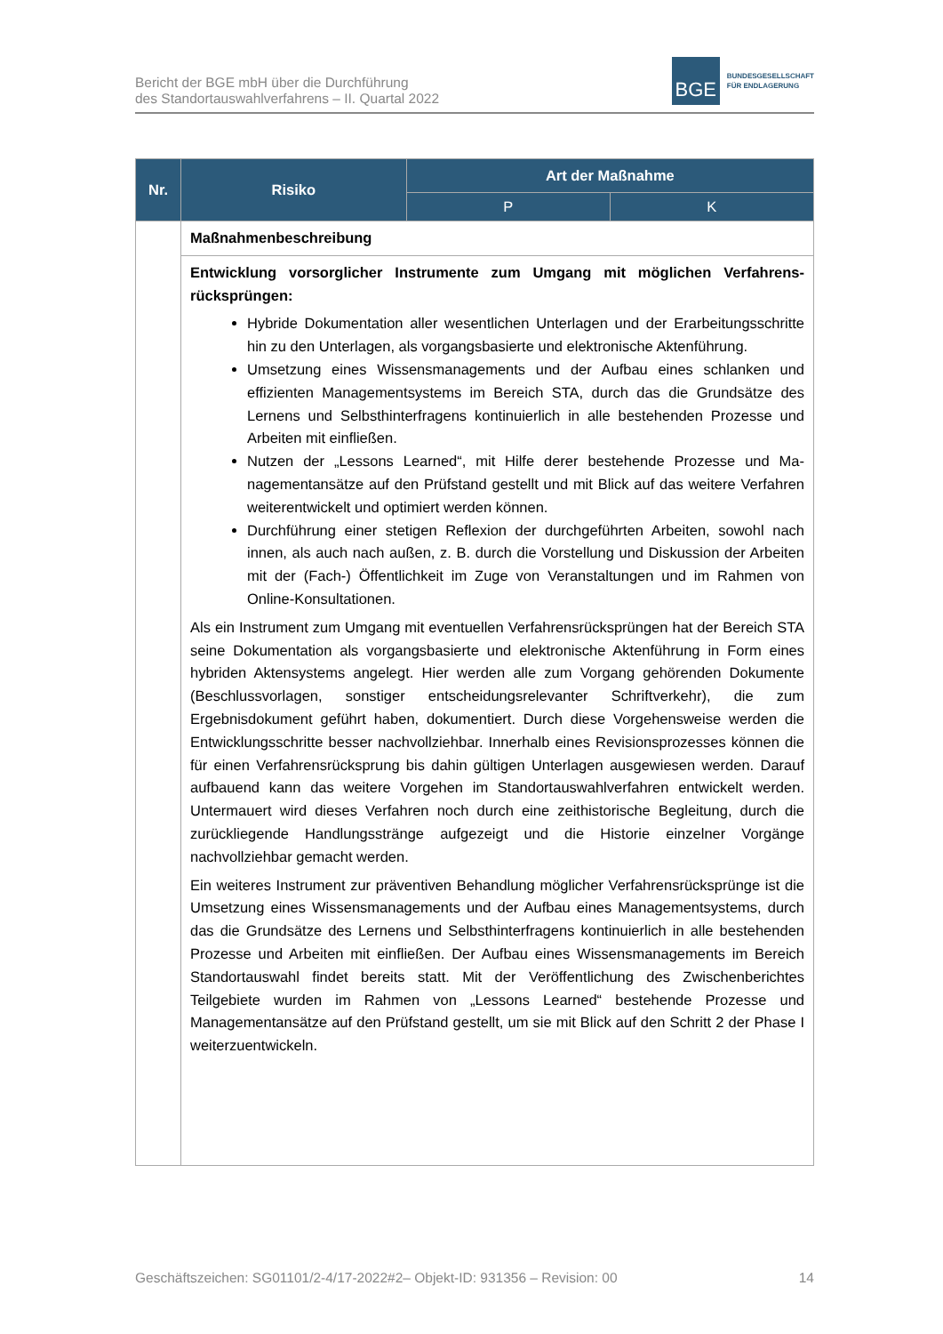Bericht der BGE mbH über die Durchführung
des Standortauswahlverfahrens – II. Quartal 2022
BGE
BUNDESGESELLSCHAFT
FÜR ENDLAGERUNG
| Nr. | Risiko | Art der Maßnahme | |
| --- | --- | --- | --- |
| | | P | K |
| | Maßnahmenbeschreibung | | |
| | Entwicklung vorsorglicher Instrumente zum Umgang mit möglichen Verfahrens­rücksprüngen: Hybride Dokumentation aller wesentlichen Unterlagen und der Erarbeitungs­schritte hin zu den Unterlagen, als vorgangsbasierte und elektronische Akten­führung. Umsetzung eines Wissensmanagements und der Aufbau eines schlanken und effizienten Managementsystems im Bereich STA, durch das die Grundsätze des Lernens und Selbsthinterfragens kontinuierlich in alle bestehenden Prozesse und Arbeiten mit einfließen. Nutzen der „Lessons Learned“, mit Hilfe derer bestehende Prozesse und Ma­nagementansätze auf den Prüfstand gestellt und mit Blick auf das weitere Ver­fahren weiterentwickelt und optimiert werden können. Durchführung einer stetigen Reflexion der durchgeführten Arbeiten, sowohl nach innen, als auch nach außen, z. B. durch die Vorstellung und Diskussion der Arbeiten mit der (Fach-) Öffentlichkeit im Zuge von Veranstaltungen und im Rahmen von Online-Konsultationen. Als ein Instrument zum Umgang mit eventuellen Verfahrensrücksprüngen hat der Be­reich STA seine Dokumentation als vorgangsbasierte und elektronische Aktenführung in Form eines hybriden Aktensystems angelegt. Hier werden alle zum Vorgang gehören­den Dokumente (Beschlussvorlagen, sonstiger entscheidungsrelevanter Schriftverkehr), die zum Ergebnisdokument geführt haben, dokumentiert. Durch diese Vorgehensweise werden die Entwicklungsschritte besser nachvollziehbar. Innerhalb eines Revisionspro­zesses können die für einen Verfahrensrücksprung bis dahin gültigen Unterlagen aus­gewiesen werden. Darauf aufbauend kann das weitere Vorgehen im Standortauswahl­verfahren entwickelt werden. Untermauert wird dieses Verfahren noch durch eine zeit­historische Begleitung, durch die zurückliegende Handlungsstränge aufgezeigt und die Historie einzelner Vorgänge nachvollziehbar gemacht werden. Ein weiteres Instrument zur präventiven Behandlung möglicher Verfahrensrücksprünge ist die Umsetzung eines Wissensmanagements und der Aufbau eines Managementsys­tems, durch das die Grundsätze des Lernens und Selbsthinterfragens kontinuierlich in alle bestehenden Prozesse und Arbeiten mit einfließen. Der Aufbau eines Wissensma­nagements im Bereich Standortauswahl findet bereits statt. Mit der Veröffentlichung des Zwischenberichtes Teilgebiete wurden im Rahmen von „Lessons Learned“ bestehende Prozesse und Managementansätze auf den Prüfstand gestellt, um sie mit Blick auf den Schritt 2 der Phase I weiterzuentwickeln. | | |
Geschäftszeichen: SG01101/2-4/17-2022#2– Objekt-ID: 931356 – Revision: 00 14